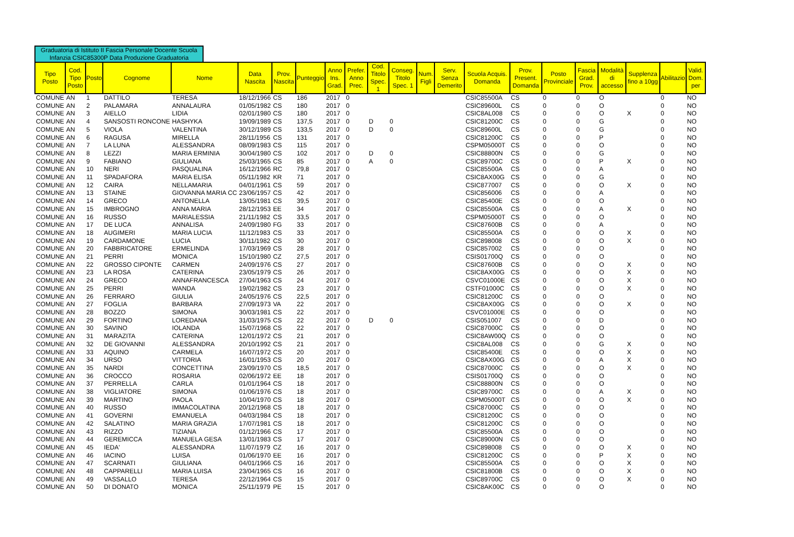Graduatoria di Istituto II Fascia Personale Docente Scuola Infanzia CSIC85300P Data Produzione Graduatoria
| Tipo Posto | Cod. Tipo Posto | Posto | Cognome | Nome | Data Nascita | Prov. Nascita | Punteggio | Anno Ins. Grad. | Prefer. Anno Prec. | Cod. Titolo Spec. 1 | Conseg. Titolo Spec. 1 | Num. Figli | Serv. Senza Demerito | Scuola Acquis. Domanda | Prov. Present. Domanda | Posto Provinciale | Fascia Grad. Prov. | Modalità di accesso | Supplenza fino a 10gg | Abilitazio | Valid. Dom. per |
| --- | --- | --- | --- | --- | --- | --- | --- | --- | --- | --- | --- | --- | --- | --- | --- | --- | --- | --- | --- | --- | --- |
| COMUNE | AN | 1 | DATTILO | TERESA | 18/12/1966 | CS | 186 | 2017 | 0 | | | | | CSIC85500A | CS | 0 | 0 | O | | 0 | NO |
| COMUNE | AN | 2 | PALAMARA | ANNALAURA | 01/05/1982 | CS | 180 | 2017 | 0 | | | | | CSIC89600L | CS | 0 | 0 | O | | 0 | NO |
| COMUNE | AN | 3 | AIELLO | LIDIA | 02/01/1980 | CS | 180 | 2017 | 0 | | | | | CSIC8AL008 | CS | 0 | 0 | O | X | 0 | NO |
| COMUNE | AN | 4 | SANSOSTI RONCONE | HASHYKA | 19/09/1989 | CS | 137,5 | 2017 | 0 | D | 0 | | | CSIC81200C | CS | 0 | 0 | G | | 0 | NO |
| COMUNE | AN | 5 | VIOLA | VALENTINA | 30/12/1989 | CS | 133,5 | 2017 | 0 | D | 0 | | | CSIC89600L | CS | 0 | 0 | G | | 0 | NO |
| COMUNE | AN | 6 | RAGUSA | MIRELLA | 28/11/1956 | CS | 131 | 2017 | 0 | | | | | CSIC81200C | CS | 0 | 0 | P | | 0 | NO |
| COMUNE | AN | 7 | LA LUNA | ALESSANDRA | 08/09/1983 | CS | 115 | 2017 | 0 | | | | | CSPM05000T | CS | 0 | 0 | O | | 0 | NO |
| COMUNE | AN | 8 | LEZZI | MARIA ERMINIA | 30/04/1980 | CS | 102 | 2017 | 0 | D | 0 | | | CSIC88800N | CS | 0 | 0 | G | | 0 | NO |
| COMUNE | AN | 9 | FABIANO | GIULIANA | 25/03/1965 | CS | 85 | 2017 | 0 | A | 0 | | | CSIC89700C | CS | 0 | 0 | P | X | 0 | NO |
| COMUNE | AN | 10 | NERI | PASQUALINA | 16/12/1966 | RC | 79,8 | 2017 | 0 | | | | | CSIC85500A | CS | 0 | 0 | A | | 0 | NO |
| COMUNE | AN | 11 | SPADAFORA | MARIA ELISA | 05/11/1982 | KR | 71 | 2017 | 0 | | | | | CSIC8AX00G | CS | 0 | 0 | G | | 0 | NO |
| COMUNE | AN | 12 | CAIRA | NELLAMARIA | 04/01/1961 | CS | 59 | 2017 | 0 | | | | | CSIC877007 | CS | 0 | 0 | O | X | 0 | NO |
| COMUNE | AN | 13 | STAINE | GIOVANNA MARIA CC | 23/06/1957 | CS | 42 | 2017 | 0 | | | | | CSIC856006 | CS | 0 | 0 | A | | 0 | NO |
| COMUNE | AN | 14 | GRECO | ANTONELLA | 13/05/1981 | CS | 39,5 | 2017 | 0 | | | | | CSIC85400E | CS | 0 | 0 | O | | 0 | NO |
| COMUNE | AN | 15 | IMBROGNO | ANNA MARIA | 28/12/1953 | EE | 34 | 2017 | 0 | | | | | CSIC85500A | CS | 0 | 0 | A | X | 0 | NO |
| COMUNE | AN | 16 | RUSSO | MARIALESSIA | 21/11/1982 | CS | 33,5 | 2017 | 0 | | | | | CSPM05000T | CS | 0 | 0 | O | | 0 | NO |
| COMUNE | AN | 17 | DE LUCA | ANNALISA | 24/09/1980 | FG | 33 | 2017 | 0 | | | | | CSIC87600B | CS | 0 | 0 | A | | 0 | NO |
| COMUNE | AN | 18 | AUGIMERI | MARIA LUCIA | 11/12/1983 | CS | 33 | 2017 | 0 | | | | | CSIC85500A | CS | 0 | 0 | O | X | 0 | NO |
| COMUNE | AN | 19 | CARDAMONE | LUCIA | 30/11/1982 | CS | 30 | 2017 | 0 | | | | | CSIC898008 | CS | 0 | 0 | O | X | 0 | NO |
| COMUNE | AN | 20 | FABBRICATORE | ERMELINDA | 17/03/1969 | CS | 28 | 2017 | 0 | | | | | CSIC857002 | CS | 0 | 0 | O | | 0 | NO |
| COMUNE | AN | 21 | PERRI | MONICA | 15/10/1980 | CZ | 27,5 | 2017 | 0 | | | | | CSIS01700Q | CS | 0 | 0 | O | | 0 | NO |
| COMUNE | AN | 22 | GROSSO CIPONTE | CARMEN | 24/09/1976 | CS | 27 | 2017 | 0 | | | | | CSIC87600B | CS | 0 | 0 | O | X | 0 | NO |
| COMUNE | AN | 23 | LA ROSA | CATERINA | 23/05/1979 | CS | 26 | 2017 | 0 | | | | | CSIC8AX00G | CS | 0 | 0 | O | X | 0 | NO |
| COMUNE | AN | 24 | GRECO | ANNAFRANCESCA | 27/04/1963 | CS | 24 | 2017 | 0 | | | | | CSVC01000E | CS | 0 | 0 | O | X | 0 | NO |
| COMUNE | AN | 25 | PERRI | WANDA | 19/02/1982 | CS | 23 | 2017 | 0 | | | | | CSTF01000C | CS | 0 | 0 | O | X | 0 | NO |
| COMUNE | AN | 26 | FERRARO | GIULIA | 24/05/1976 | CS | 22,5 | 2017 | 0 | | | | | CSIC81200C | CS | 0 | 0 | O | | 0 | NO |
| COMUNE | AN | 27 | FOGLIA | BARBARA | 27/09/1973 | VA | 22 | 2017 | 0 | | | | | CSIC8AX00G | CS | 0 | 0 | O | X | 0 | NO |
| COMUNE | AN | 28 | BOZZO | SIMONA | 30/03/1981 | CS | 22 | 2017 | 0 | | | | | CSVC01000E | CS | 0 | 0 | O | | 0 | NO |
| COMUNE | AN | 29 | FORTINO | LOREDANA | 31/03/1975 | CS | 22 | 2017 | 0 | D | 0 | | | CSIS051007 | CS | 0 | 0 | D | | 0 | NO |
| COMUNE | AN | 30 | SAVINO | IOLANDA | 15/07/1968 | CS | 22 | 2017 | 0 | | | | | CSIC87000C | CS | 0 | 0 | O | | 0 | NO |
| COMUNE | AN | 31 | MARAZITA | CATERINA | 12/01/1972 | CS | 21 | 2017 | 0 | | | | | CSIC8AW00Q | CS | 0 | 0 | O | | 0 | NO |
| COMUNE | AN | 32 | DE GIOVANNI | ALESSANDRA | 20/10/1992 | CS | 21 | 2017 | 0 | | | | | CSIC8AL008 | CS | 0 | 0 | G | X | 0 | NO |
| COMUNE | AN | 33 | AQUINO | CARMELA | 16/07/1972 | CS | 20 | 2017 | 0 | | | | | CSIC85400E | CS | 0 | 0 | O | X | 0 | NO |
| COMUNE | AN | 34 | URSO | VITTORIA | 16/01/1953 | CS | 20 | 2017 | 0 | | | | | CSIC8AX00G | CS | 0 | 0 | A | X | 0 | NO |
| COMUNE | AN | 35 | NARDI | CONCETTINA | 23/09/1970 | CS | 18,5 | 2017 | 0 | | | | | CSIC87000C | CS | 0 | 0 | O | X | 0 | NO |
| COMUNE | AN | 36 | CROCCO | ROSARIA | 02/06/1972 | EE | 18 | 2017 | 0 | | | | | CSIS01700Q | CS | 0 | 0 | O | | 0 | NO |
| COMUNE | AN | 37 | PERRELLA | CARLA | 01/01/1964 | CS | 18 | 2017 | 0 | | | | | CSIC88800N | CS | 0 | 0 | O | | 0 | NO |
| COMUNE | AN | 38 | VIGLIATORE | SIMONA | 01/06/1976 | CS | 18 | 2017 | 0 | | | | | CSIC89700C | CS | 0 | 0 | A | X | 0 | NO |
| COMUNE | AN | 39 | MARTINO | PAOLA | 10/04/1970 | CS | 18 | 2017 | 0 | | | | | CSPM05000T | CS | 0 | 0 | O | X | 0 | NO |
| COMUNE | AN | 40 | RUSSO | IMMACOLATINA | 20/12/1968 | CS | 18 | 2017 | 0 | | | | | CSIC87000C | CS | 0 | 0 | O | | 0 | NO |
| COMUNE | AN | 41 | GOVERNI | EMANUELA | 04/03/1984 | CS | 18 | 2017 | 0 | | | | | CSIC81200C | CS | 0 | 0 | O | | 0 | NO |
| COMUNE | AN | 42 | SALATINO | MARIA GRAZIA | 17/07/1981 | CS | 18 | 2017 | 0 | | | | | CSIC81200C | CS | 0 | 0 | O | | 0 | NO |
| COMUNE | AN | 43 | RIZZO | TIZIANA | 01/12/1966 | CS | 17 | 2017 | 0 | | | | | CSIC85500A | CS | 0 | 0 | O | | 0 | NO |
| COMUNE | AN | 44 | GEREMICCA | MANUELA GESA | 13/01/1983 | CS | 17 | 2017 | 0 | | | | | CSIC89000N | CS | 0 | 0 | O | | 0 | NO |
| COMUNE | AN | 45 | IEDA' | ALESSANDRA | 11/07/1979 | CZ | 16 | 2017 | 0 | | | | | CSIC898008 | CS | 0 | 0 | O | X | 0 | NO |
| COMUNE | AN | 46 | IACINO | LUISA | 01/06/1970 | EE | 16 | 2017 | 0 | | | | | CSIC81200C | CS | 0 | 0 | P | X | 0 | NO |
| COMUNE | AN | 47 | SCARNATI | GIULIANA | 04/01/1966 | CS | 16 | 2017 | 0 | | | | | CSIC85500A | CS | 0 | 0 | O | X | 0 | NO |
| COMUNE | AN | 48 | CAPPARELLI | MARIA LUISA | 23/04/1965 | CS | 16 | 2017 | 0 | | | | | CSIC81800B | CS | 0 | 0 | O | X | 0 | NO |
| COMUNE | AN | 49 | VASSALLO | TERESA | 22/12/1964 | CS | 15 | 2017 | 0 | | | | | CSIC89700C | CS | 0 | 0 | O | X | 0 | NO |
| COMUNE | AN | 50 | DI DONATO | MONICA | 25/11/1979 | PE | 15 | 2017 | 0 | | | | | CSIC8AK00C | CS | 0 | 0 | O | | 0 | NO |